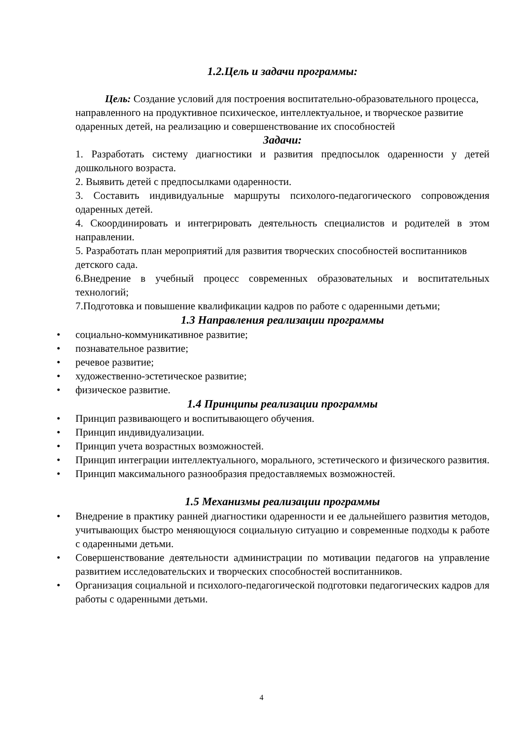1.2.Цель и задачи программы:
Цель: Создание условий для построения воспитательно-образовательного процесса, направленного на продуктивное психическое, интеллектуальное, и творческое развитие одаренных детей, на реализацию и совершенствование их способностей
Задачи:
1. Разработать систему диагностики и развития предпосылок одаренности у детей дошкольного возраста.
2. Выявить детей с предпосылками одаренности.
3. Составить индивидуальные маршруты психолого-педагогического сопровождения одаренных детей.
4. Скоординировать и интегрировать деятельность специалистов и родителей в этом направлении.
5. Разработать план мероприятий для развития творческих способностей воспитанников детского сада.
6.Внедрение в учебный процесс современных образовательных и воспитательных технологий;
7.Подготовка и повышение квалификации кадров по работе с одаренными детьми;
1.3 Направления реализации программы
• социально-коммуникативное развитие;
• познавательное развитие;
• речевое развитие;
• художественно-эстетическое развитие;
• физическое развитие.
1.4 Принципы реализации программы
• Принцип развивающего и воспитывающего обучения.
• Принцип индивидуализации.
• Принцип учета возрастных возможностей.
• Принцип интеграции интеллектуального, морального, эстетического и физического развития.
• Принцип максимального разнообразия предоставляемых возможностей.
1.5 Механизмы реализации программы
• Внедрение в практику ранней диагностики одаренности и ее дальнейшего развития методов, учитывающих быстро меняющуюся социальную ситуацию и современные подходы к работе с одаренными детьми.
• Совершенствование деятельности администрации по мотивации педагогов на управление развитием исследовательских и творческих способностей воспитанников.
• Организация социальной и психолого-педагогической подготовки педагогических кадров для работы с одаренными детьми.
4